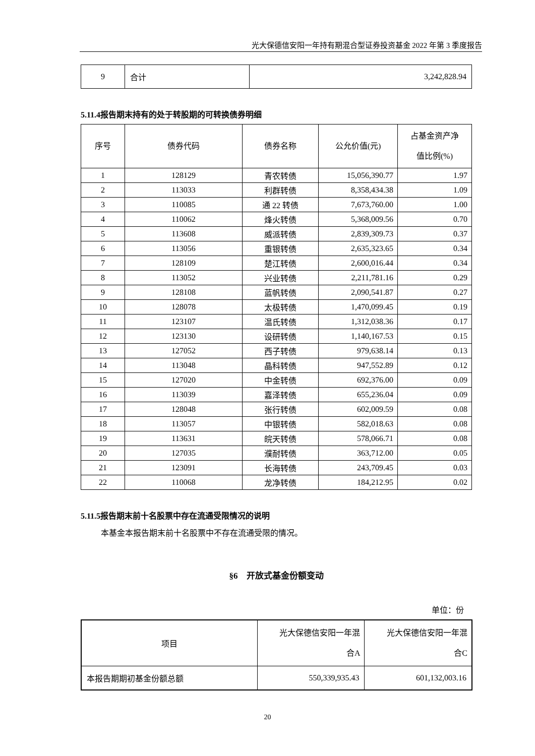光大保德信安阳一年持有期混合型证券投资基金 2022 年第 3 季度报告
| 9 | 合计 | 3,242,828.94 |
5.11.4报告期末持有的处于转股期的可转换债券明细
| 序号 | 债券代码 | 债券名称 | 公允价值(元) | 占基金资产净 值比例(%) |
| --- | --- | --- | --- | --- |
| 1 | 128129 | 青农转债 | 15,056,390.77 | 1.97 |
| 2 | 113033 | 利群转债 | 8,358,434.38 | 1.09 |
| 3 | 110085 | 通 22 转债 | 7,673,760.00 | 1.00 |
| 4 | 110062 | 烽火转债 | 5,368,009.56 | 0.70 |
| 5 | 113608 | 威派转债 | 2,839,309.73 | 0.37 |
| 6 | 113056 | 重银转债 | 2,635,323.65 | 0.34 |
| 7 | 128109 | 楚江转债 | 2,600,016.44 | 0.34 |
| 8 | 113052 | 兴业转债 | 2,211,781.16 | 0.29 |
| 9 | 128108 | 蓝帆转债 | 2,090,541.87 | 0.27 |
| 10 | 128078 | 太极转债 | 1,470,099.45 | 0.19 |
| 11 | 123107 | 温氏转债 | 1,312,038.36 | 0.17 |
| 12 | 123130 | 设研转债 | 1,140,167.53 | 0.15 |
| 13 | 127052 | 西子转债 | 979,638.14 | 0.13 |
| 14 | 113048 | 晶科转债 | 947,552.89 | 0.12 |
| 15 | 127020 | 中金转债 | 692,376.00 | 0.09 |
| 16 | 113039 | 嘉泽转债 | 655,236.04 | 0.09 |
| 17 | 128048 | 张行转债 | 602,009.59 | 0.08 |
| 18 | 113057 | 中银转债 | 582,018.63 | 0.08 |
| 19 | 113631 | 皖天转债 | 578,066.71 | 0.08 |
| 20 | 127035 | 濮耐转债 | 363,712.00 | 0.05 |
| 21 | 123091 | 长海转债 | 243,709.45 | 0.03 |
| 22 | 110068 | 龙净转债 | 184,212.95 | 0.02 |
5.11.5报告期末前十名股票中存在流通受限情况的说明
本基金本报告期末前十名股票中不存在流通受限的情况。
§6　开放式基金份额变动
单位：份
| 项目 | 光大保德信安阳一年混 合A | 光大保德信安阳一年混 合C |
| --- | --- | --- |
| 本报告期期初基金份额总额 | 550,339,935.43 | 601,132,003.16 |
20